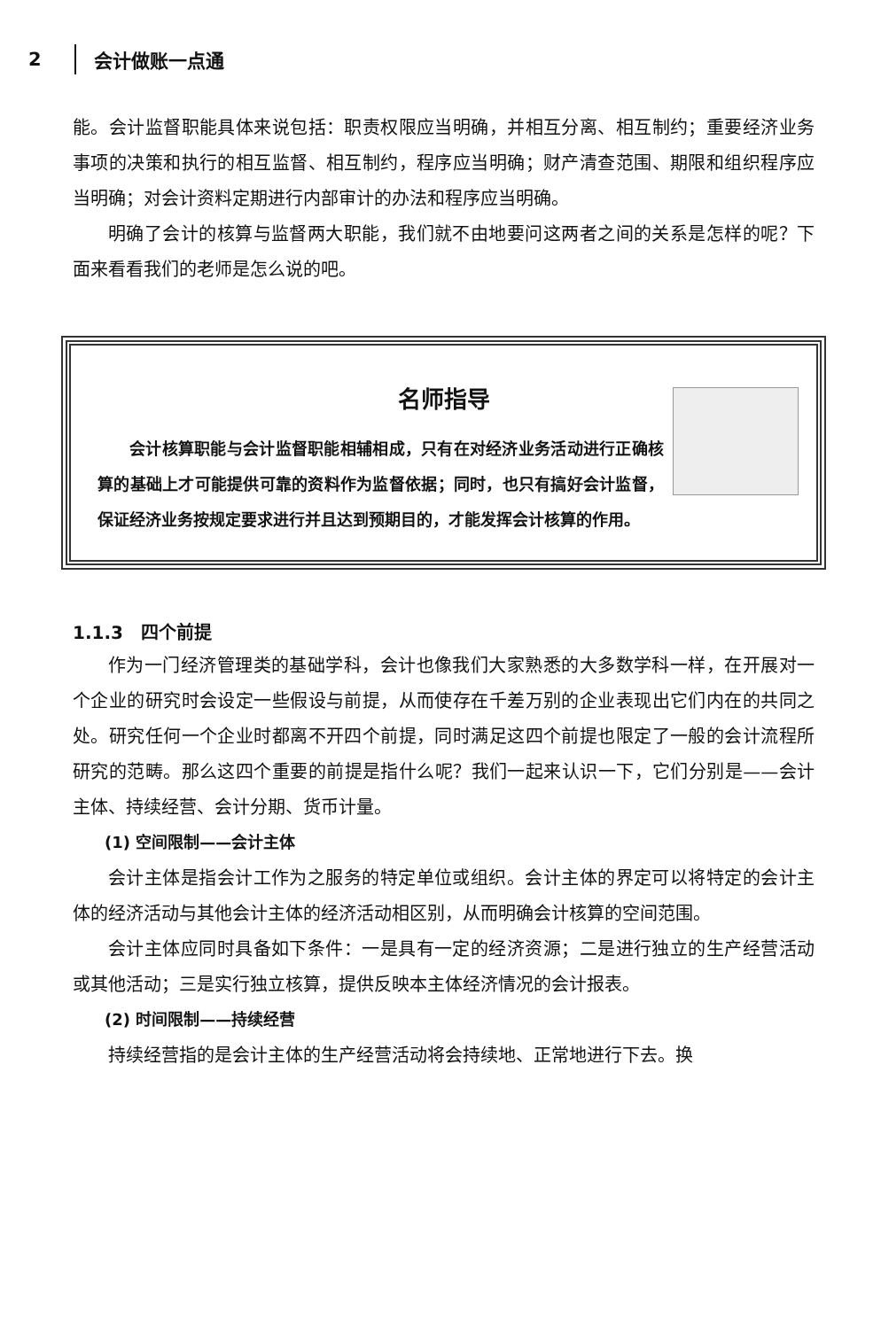2 会计做账一点通
能。会计监督职能具体来说包括：职责权限应当明确，并相互分离、相互制约；重要经济业务事项的决策和执行的相互监督、相互制约，程序应当明确；财产清查范围、期限和组织程序应当明确；对会计资料定期进行内部审计的办法和程序应当明确。
明确了会计的核算与监督两大职能，我们就不由地要问这两者之间的关系是怎样的呢？下面来看看我们的老师是怎么说的吧。
名师指导
会计核算职能与会计监督职能相辅相成，只有在对经济业务活动进行正确核算的基础上才可能提供可靠的资料作为监督依据；同时，也只有搞好会计监督，保证经济业务按规定要求进行并且达到预期目的，才能发挥会计核算的作用。
1.1.3　四个前提
作为一门经济管理类的基础学科，会计也像我们大家熟悉的大多数学科一样，在开展对一个企业的研究时会设定一些假设与前提，从而使存在千差万别的企业表现出它们内在的共同之处。研究任何一个企业时都离不开四个前提，同时满足这四个前提也限定了一般的会计流程所研究的范畴。那么这四个重要的前提是指什么呢？我们一起来认识一下，它们分别是——会计主体、持续经营、会计分期、货币计量。
(1) 空间限制——会计主体
会计主体是指会计工作为之服务的特定单位或组织。会计主体的界定可以将特定的会计主体的经济活动与其他会计主体的经济活动相区别，从而明确会计核算的空间范围。
会计主体应同时具备如下条件：一是具有一定的经济资源；二是进行独立的生产经营活动或其他活动；三是实行独立核算，提供反映本主体经济情况的会计报表。
(2) 时间限制——持续经营
持续经营指的是会计主体的生产经营活动将会持续地、正常地进行下去。换